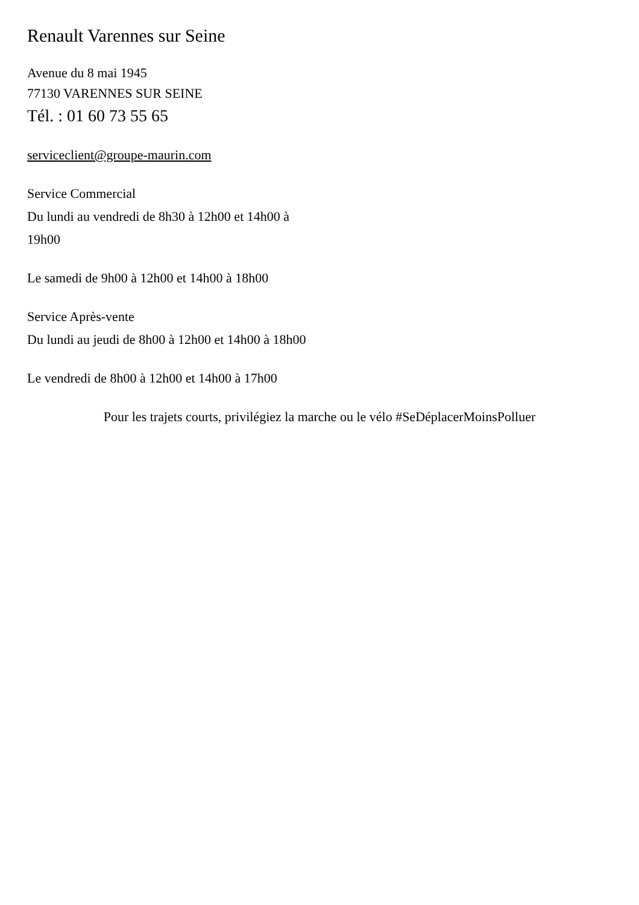Renault Varennes sur Seine
Avenue du 8 mai 1945
77130 VARENNES SUR SEINE
Tél. : 01 60 73 55 65
serviceclient@groupe-maurin.com
Service Commercial
Du lundi au vendredi de 8h30 à 12h00 et 14h00 à 19h00
Le samedi de 9h00 à 12h00 et 14h00 à 18h00
Service Après-vente
Du lundi au jeudi de 8h00 à 12h00 et 14h00 à 18h00
Le vendredi de 8h00 à 12h00 et 14h00 à 17h00
Pour les trajets courts, privilégiez la marche ou le vélo #SeDéplacerMoinsPolluer